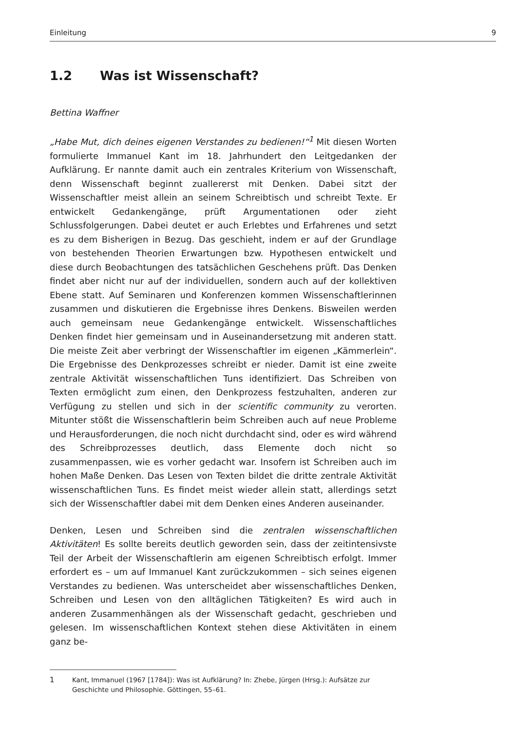Einleitung 9
1.2 Was ist Wissenschaft?
Bettina Waffner
„Habe Mut, dich deines eigenen Verstandes zu bedienen!“<sup>1</sup> Mit diesen Worten formulierte Immanuel Kant im 18. Jahrhundert den Leitgedanken der Aufklärung. Er nannte damit auch ein zentrales Kriterium von Wissenschaft, denn Wissenschaft beginnt zuallererst mit Denken. Dabei sitzt der Wissenschaftler meist allein an seinem Schreibtisch und schreibt Texte. Er entwickelt Gedankengänge, prüft Argumentationen oder zieht Schlussfolgerungen. Dabei deutet er auch Erlebtes und Erfahrenes und setzt es zu dem Bisherigen in Bezug. Das geschieht, indem er auf der Grundlage von bestehenden Theorien Erwartungen bzw. Hypothesen entwickelt und diese durch Beobachtungen des tatsächlichen Geschehens prüft. Das Denken findet aber nicht nur auf der individuellen, sondern auch auf der kollektiven Ebene statt. Auf Seminaren und Konferenzen kommen Wissenschaftlerinnen zusammen und diskutieren die Ergebnisse ihres Denkens. Bisweilen werden auch gemeinsam neue Gedankengänge entwickelt. Wissenschaftliches Denken findet hier gemeinsam und in Auseinandersetzung mit anderen statt. Die meiste Zeit aber verbringt der Wissenschaftler im eigenen „Kämmerlein“. Die Ergebnisse des Denkprozesses schreibt er nieder. Damit ist eine zweite zentrale Aktivität wissenschaftlichen Tuns identifiziert. Das Schreiben von Texten ermöglicht zum einen, den Denkprozess festzuhalten, anderen zur Verfügung zu stellen und sich in der scientific community zu verorten. Mitunter stößt die Wissenschaftlerin beim Schreiben auch auf neue Probleme und Herausforderungen, die noch nicht durchdacht sind, oder es wird während des Schreibprozesses deutlich, dass Elemente doch nicht so zusammenpassen, wie es vorher gedacht war. Insofern ist Schreiben auch im hohen Maße Denken. Das Lesen von Texten bildet die dritte zentrale Aktivität wissenschaftlichen Tuns. Es findet meist wieder allein statt, allerdings setzt sich der Wissenschaftler dabei mit dem Denken eines Anderen auseinander.
Denken, Lesen und Schreiben sind die zentralen wissenschaftlichen Aktivitäten! Es sollte bereits deutlich geworden sein, dass der zeitintensivste Teil der Arbeit der Wissenschaftlerin am eigenen Schreibtisch erfolgt. Immer erfordert es – um auf Immanuel Kant zurückzukommen – sich seines eigenen Verstandes zu bedienen. Was unterscheidet aber wissenschaftliches Denken, Schreiben und Lesen von den alltäglichen Tätigkeiten? Es wird auch in anderen Zusammenhängen als der Wissenschaft gedacht, geschrieben und gelesen. Im wissenschaftlichen Kontext stehen diese Aktivitäten in einem ganz be-
1 Kant, Immanuel (1967 [1784]): Was ist Aufklärung? In: Zhebe, Jürgen (Hrsg.): Aufsätze zur Geschichte und Philosophie. Göttingen, 55–61.